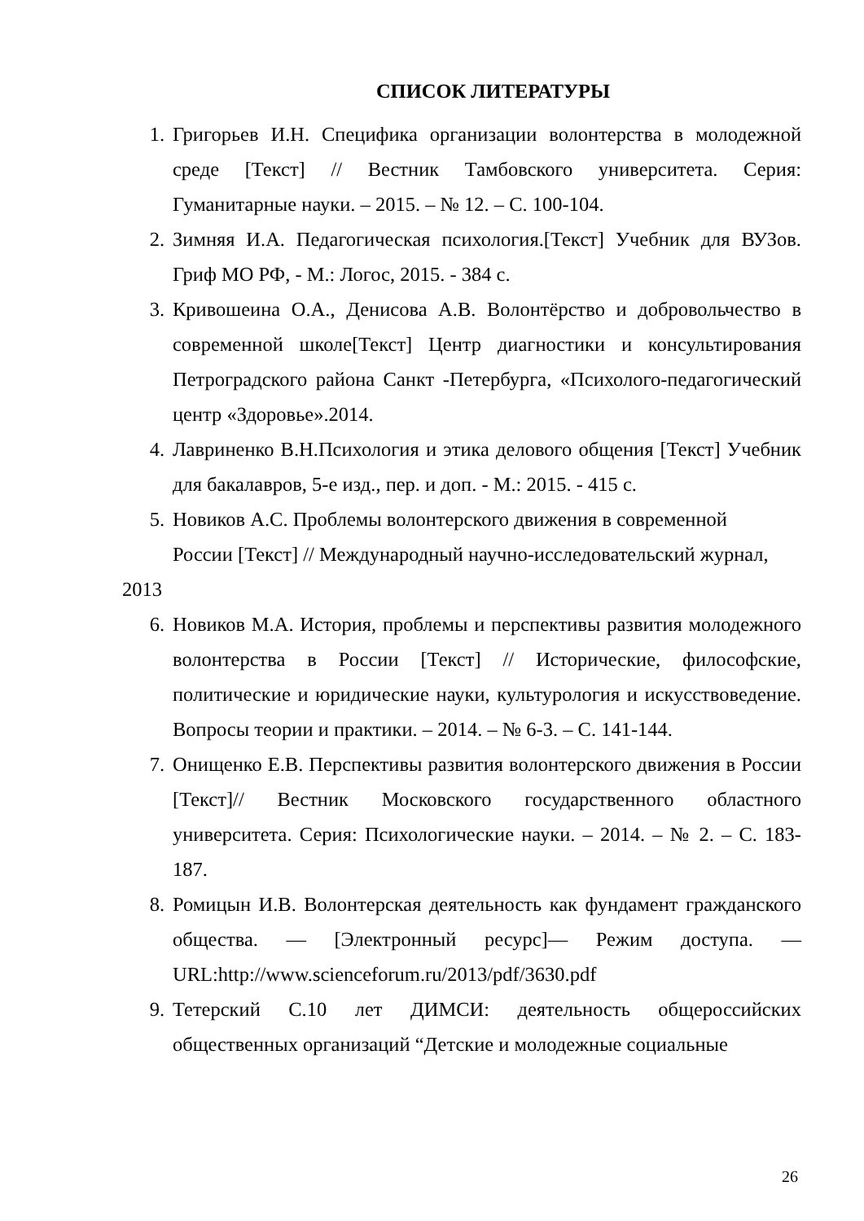СПИСОК ЛИТЕРАТУРЫ
1. Григорьев И.Н. Специфика организации волонтерства в молодежной среде [Текст] // Вестник Тамбовского университета. Серия: Гуманитарные науки. – 2015. – № 12. – С. 100-104.
2. Зимняя И.А. Педагогическая психология.[Текст] Учебник для ВУЗов. Гриф МО РФ, - М.: Логос, 2015. - 384 с.
3. Кривошеина О.А., Денисова А.В. Волонтёрство и добровольчество в современной школе[Текст] Центр диагностики и консультирования Петроградского района Санкт -Петербурга, «Психолого-педагогический центр «Здоровье».2014.
4. Лавриненко В.Н.Психология и этика делового общения [Текст] Учебник для бакалавров, 5-е изд., пер. и доп. - М.: 2015. - 415 с.
5. Новиков А.С. Проблемы волонтерского движения в современной
России [Текст] // Международный научно-исследовательский журнал,
2013
6. Новиков М.А. История, проблемы и перспективы развития молодежного волонтерства в России [Текст] // Исторические, философские, политические и юридические науки, культурология и искусствоведение. Вопросы теории и практики. – 2014. – № 6-3. – С. 141-144.
7. Онищенко Е.В. Перспективы развития волонтерского движения в России [Текст]// Вестник Московского государственного областного университета. Серия: Психологические науки. – 2014. – № 2. – С. 183-187.
8. Ромицын И.В. Волонтерская деятельность как фундамент гражданского общества. — [Электронный ресурс]— Режим доступа. — URL:http://www.scienceforum.ru/2013/pdf/3630.pdf
9. Тетерский С.10 лет ДИМСИ: деятельность общероссийских общественных организаций “Детские и молодежные социальные
26